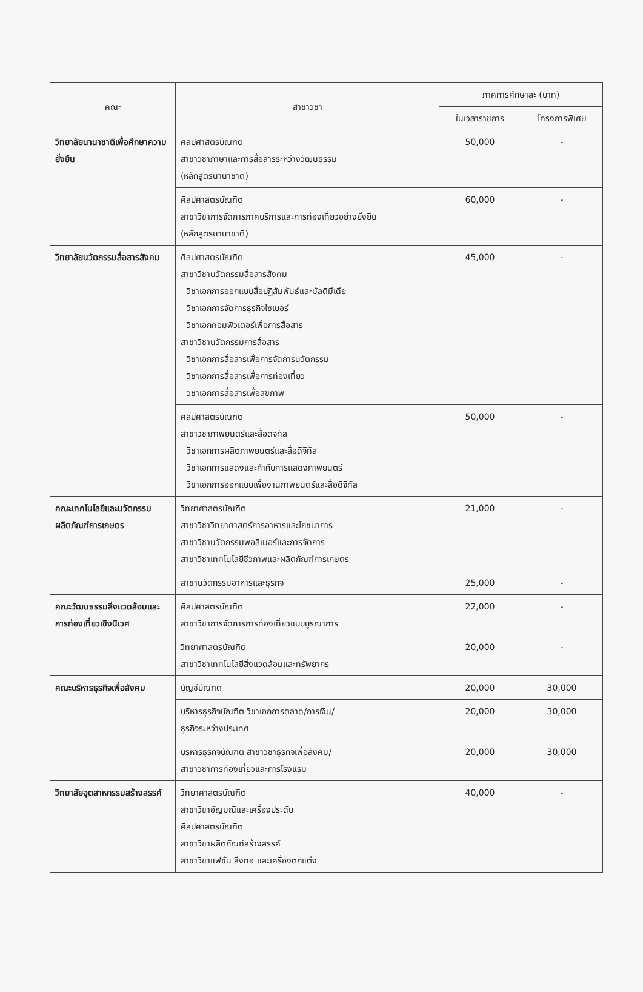| คณะ | สาขาวิชา | ภาคการศึกษาละ (บาท) | |
| --- | --- | --- | --- |
| | | ในเวลาราชการ | โครงการพิเศษ |
| วิทยาลัยนานาชาติเพื่อศึกษาความยั่งยืน | ศิลปศาสตรบัณฑิต สาขาวิชาภาษาและการสื่อสารระหว่างวัฒนธรรม (หลักสูตรนานาชาติ) | 50,000 | - |
| | ศิลปศาสตรบัณฑิต สาขาวิชาการจัดการภาคบริการและการท่องเที่ยวอย่างยั่งยืน (หลักสูตรนานาชาติ) | 60,000 | - |
| วิทยาลัยนวัตกรรมสื่อสารสังคม | ศิลปศาสตรบัณฑิต สาขาวิชานวัตกรรมสื่อสารสังคม วิชาเอกการออกแบบสื่อปฏิสัมพันธ์และมัลติมีเดีย วิชาเอกการจัดการธุรกิจไซเบอร์ วิชาเอกคอมพิวเตอร์เพื่อการสื่อสาร สาขาวิชานวัตกรรมการสื่อสาร วิชาเอกการสื่อสารเพื่อการจัดการนวัตกรรม วิชาเอกการสื่อสารเพื่อการท่องเที่ยว วิชาเอกการสื่อสารเพื่อสุขภาพ | 45,000 | - |
| | ศิลปศาสตรบัณฑิต สาขาวิชาภาพยนตร์และสื่อดิจิทัล วิชาเอกการผลิตภาพยนตร์และสื่อดิจิทัล วิชาเอกการแสดงและกำกับการแสดงภาพยนตร์ วิชาเอกการออกแบบเพื่องานภาพยนตร์และสื่อดิจิทัล | 50,000 | - |
| คณะเทคโนโลยีและนวัตกรรมผลิตภัณฑ์การเกษตร | วิทยาศาสตรบัณฑิต สาขาวิชาวิทยาศาสตร์การอาหารและโภชนาการ สาขาวิชานวัตกรรมพอลิเมอร์และการจัดการ สาขาวิชาเทคโนโลยีชีวภาพและผลิตภัณฑ์การเกษตร | 21,000 | - |
| | สาขานวัตกรรมอาหารและธุรกิจ | 25,000 | - |
| คณะวัฒนธรรมสิ่งแวดล้อมและการท่องเที่ยวเชิงนิเวศ | ศิลปศาสตรบัณฑิต สาขาวิชาการจัดการการท่องเที่ยวแบบบูรณาการ | 22,000 | - |
| | วิทยาศาสตรบัณฑิต สาขาวิชาเทคโนโลยีสิ่งแวดล้อมและทรัพยากร | 20,000 | - |
| คณะบริหารธุรกิจเพื่อสังคม | บัญชีบัณฑิต | 20,000 | 30,000 |
| | บริหารธุรกิจบัณฑิต วิชาเอกการตลาด/การเงิน/ ธุรกิจระหว่างประเทศ | 20,000 | 30,000 |
| | บริหารธุรกิจบัณฑิต สาขาวิชาธุรกิจเพื่อสังคม/ สาขาวิชาการท่องเที่ยวและการโรงแรม | 20,000 | 30,000 |
| วิทยาลัยอุตสาหกรรมสร้างสรรค์ | วิทยาศาสตรบัณฑิต สาขาวิชาอัญมณีและเครื่องประดับ ศิลปศาสตรบัณฑิต สาขาวิชาผลิตภัณฑ์สร้างสรรค์ สาขาวิชาแฟชั่น สิ่งทอ และเครื่องตกแต่ง | 40,000 | - |